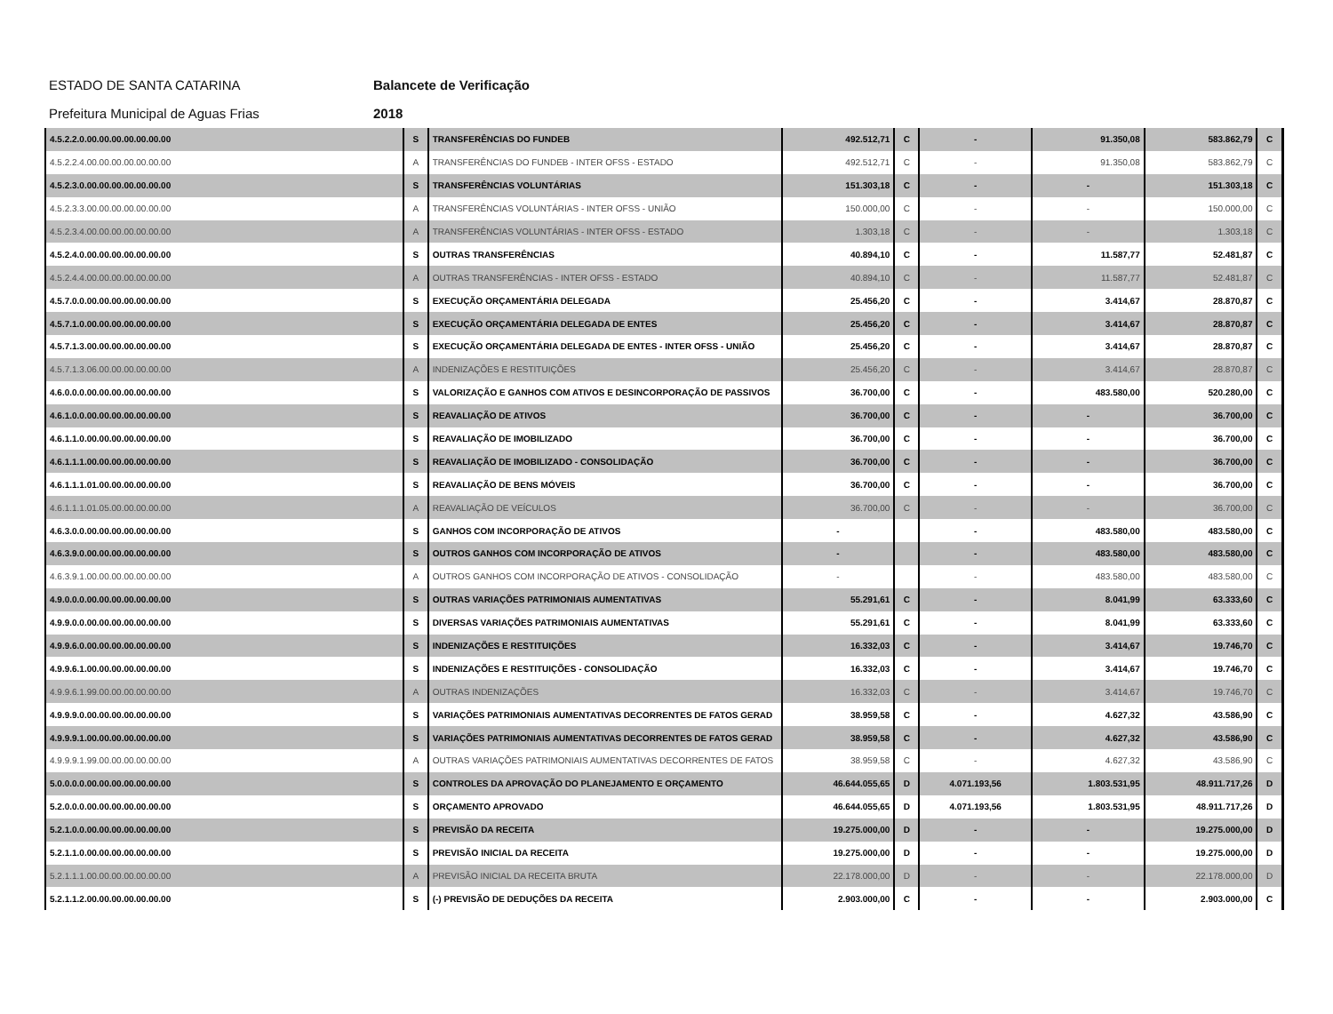ESTADO DE SANTA CATARINA Balancete de Verificação Prefeitura Municipal de Aguas Frias 2018
| 4.5.2.2.0.00.00.00.00.00.00.00 | S | TRANSFERÊNCIAS DO FUNDEB | 492.512,71 | C | - | 91.350,08 | 583.862,79 | C |
| 4.5.2.2.4.00.00.00.00.00.00.00 | A | TRANSFERÊNCIAS DO FUNDEB - INTER OFSS - ESTADO | 492.512,71 | C | - | 91.350,08 | 583.862,79 | C |
| 4.5.2.3.0.00.00.00.00.00.00.00 | S | TRANSFERÊNCIAS VOLUNTÁRIAS | 151.303,18 | C | - | - | 151.303,18 | C |
| 4.5.2.3.3.00.00.00.00.00.00.00 | A | TRANSFERÊNCIAS VOLUNTÁRIAS - INTER OFSS - UNIÃO | 150.000,00 | C | - | - | 150.000,00 | C |
| 4.5.2.3.4.00.00.00.00.00.00.00 | A | TRANSFERÊNCIAS VOLUNTÁRIAS - INTER OFSS - ESTADO | 1.303,18 | C | - | - | 1.303,18 | C |
| 4.5.2.4.0.00.00.00.00.00.00.00 | S | OUTRAS TRANSFERÊNCIAS | 40.894,10 | C | - | 11.587,77 | 52.481,87 | C |
| 4.5.2.4.4.00.00.00.00.00.00.00 | A | OUTRAS TRANSFERÊNCIAS - INTER OFSS - ESTADO | 40.894,10 | C | - | 11.587,77 | 52.481,87 | C |
| 4.5.7.0.0.00.00.00.00.00.00.00 | S | EXECUÇÃO ORÇAMENTÁRIA DELEGADA | 25.456,20 | C | - | 3.414,67 | 28.870,87 | C |
| 4.5.7.1.0.00.00.00.00.00.00.00 | S | EXECUÇÃO ORÇAMENTÁRIA DELEGADA DE ENTES | 25.456,20 | C | - | 3.414,67 | 28.870,87 | C |
| 4.5.7.1.3.00.00.00.00.00.00.00 | S | EXECUÇÃO ORÇAMENTÁRIA DELEGADA DE ENTES - INTER OFSS - UNIÃO | 25.456,20 | C | - | 3.414,67 | 28.870,87 | C |
| 4.5.7.1.3.06.00.00.00.00.00.00 | A | INDENIZAÇÕES E RESTITUIÇÕES | 25.456,20 | C | - | 3.414,67 | 28.870,87 | C |
| 4.6.0.0.0.00.00.00.00.00.00.00 | S | VALORIZAÇÃO E GANHOS COM ATIVOS E DESINCORPORAÇÃO DE PASSIVOS | 36.700,00 | C | - | 483.580,00 | 520.280,00 | C |
| 4.6.1.0.0.00.00.00.00.00.00.00 | S | REAVALIAÇÃO DE ATIVOS | 36.700,00 | C | - | - | 36.700,00 | C |
| 4.6.1.1.0.00.00.00.00.00.00.00 | S | REAVALIAÇÃO DE IMOBILIZADO | 36.700,00 | C | - | - | 36.700,00 | C |
| 4.6.1.1.1.00.00.00.00.00.00.00 | S | REAVALIAÇÃO DE IMOBILIZADO - CONSOLIDAÇÃO | 36.700,00 | C | - | - | 36.700,00 | C |
| 4.6.1.1.1.01.00.00.00.00.00.00 | S | REAVALIAÇÃO DE BENS MÓVEIS | 36.700,00 | C | - | - | 36.700,00 | C |
| 4.6.1.1.1.01.05.00.00.00.00.00 | A | REAVALIAÇÃO DE VEÍCULOS | 36.700,00 | C | - | - | 36.700,00 | C |
| 4.6.3.0.0.00.00.00.00.00.00.00 | S | GANHOS COM INCORPORAÇÃO DE ATIVOS | - | | - | 483.580,00 | 483.580,00 | C |
| 4.6.3.9.0.00.00.00.00.00.00.00 | S | OUTROS GANHOS COM INCORPORAÇÃO DE ATIVOS | - | | - | 483.580,00 | 483.580,00 | C |
| 4.6.3.9.1.00.00.00.00.00.00.00 | A | OUTROS GANHOS COM INCORPORAÇÃO DE ATIVOS - CONSOLIDAÇÃO | - | | - | 483.580,00 | 483.580,00 | C |
| 4.9.0.0.0.00.00.00.00.00.00.00 | S | OUTRAS VARIAÇÕES PATRIMONIAIS AUMENTATIVAS | 55.291,61 | C | - | 8.041,99 | 63.333,60 | C |
| 4.9.9.0.0.00.00.00.00.00.00.00 | S | DIVERSAS VARIAÇÕES PATRIMONIAIS AUMENTATIVAS | 55.291,61 | C | - | 8.041,99 | 63.333,60 | C |
| 4.9.9.6.0.00.00.00.00.00.00.00 | S | INDENIZAÇÕES E RESTITUIÇÕES | 16.332,03 | C | - | 3.414,67 | 19.746,70 | C |
| 4.9.9.6.1.00.00.00.00.00.00.00 | S | INDENIZAÇÕES E RESTITUIÇÕES - CONSOLIDAÇÃO | 16.332,03 | C | - | 3.414,67 | 19.746,70 | C |
| 4.9.9.6.1.99.00.00.00.00.00.00 | A | OUTRAS INDENIZAÇÕES | 16.332,03 | C | - | 3.414,67 | 19.746,70 | C |
| 4.9.9.9.0.00.00.00.00.00.00.00 | S | VARIAÇÕES PATRIMONIAIS AUMENTATIVAS DECORRENTES DE FATOS GERAD | 38.959,58 | C | - | 4.627,32 | 43.586,90 | C |
| 4.9.9.9.1.00.00.00.00.00.00.00 | S | VARIAÇÕES PATRIMONIAIS AUMENTATIVAS DECORRENTES DE FATOS GERAD | 38.959,58 | C | - | 4.627,32 | 43.586,90 | C |
| 4.9.9.9.1.99.00.00.00.00.00.00 | A | OUTRAS VARIAÇÕES PATRIMONIAIS AUMENTATIVAS DECORRENTES DE FATOS | 38.959,58 | C | - | 4.627,32 | 43.586,90 | C |
| 5.0.0.0.0.00.00.00.00.00.00.00 | S | CONTROLES DA APROVAÇÃO DO PLANEJAMENTO E ORÇAMENTO | 46.644.055,65 | D | 4.071.193,56 | 1.803.531,95 | 48.911.717,26 | D |
| 5.2.0.0.0.00.00.00.00.00.00.00 | S | ORÇAMENTO APROVADO | 46.644.055,65 | D | 4.071.193,56 | 1.803.531,95 | 48.911.717,26 | D |
| 5.2.1.0.0.00.00.00.00.00.00.00 | S | PREVISÃO DA RECEITA | 19.275.000,00 | D | - | - | 19.275.000,00 | D |
| 5.2.1.1.0.00.00.00.00.00.00.00 | S | PREVISÃO INICIAL DA RECEITA | 19.275.000,00 | D | - | - | 19.275.000,00 | D |
| 5.2.1.1.1.00.00.00.00.00.00.00 | A | PREVISÃO INICIAL DA RECEITA BRUTA | 22.178.000,00 | D | - | - | 22.178.000,00 | D |
| 5.2.1.1.2.00.00.00.00.00.00.00 | S | (-) PREVISÃO DE DEDUÇÕES DA RECEITA | 2.903.000,00 | C | - | - | 2.903.000,00 | C |